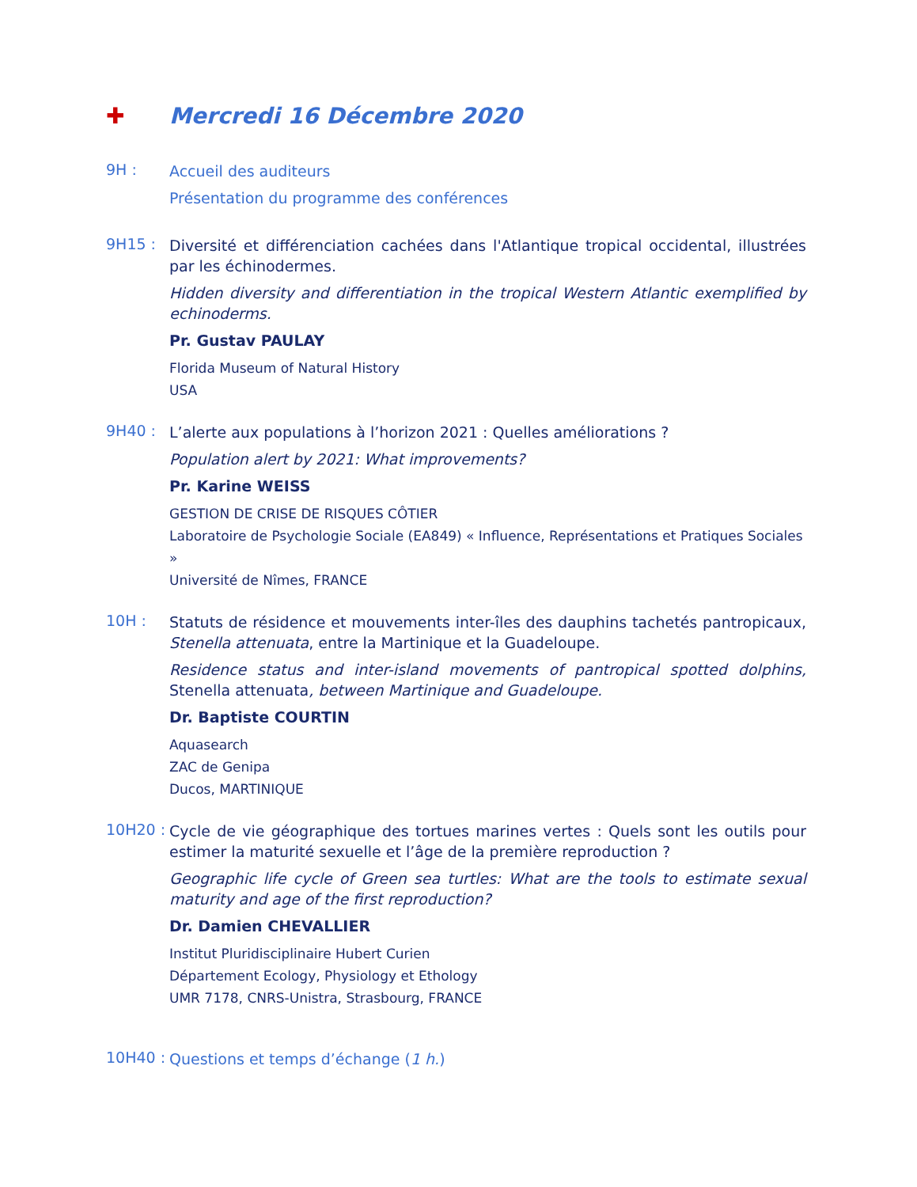✚ Mercredi 16 Décembre 2020
9H :
Accueil des auditeurs
Présentation du programme des conférences
9H15 :
Diversité et différenciation cachées dans l'Atlantique tropical occidental, illustrées par les échinodermes.
Hidden diversity and differentiation in the tropical Western Atlantic exemplified by echinoderms.
Pr. Gustav PAULAY
Florida Museum of Natural History
USA
9H40 :
L’alerte aux populations à l’horizon 2021 : Quelles améliorations ?
Population alert by 2021: What improvements?
Pr. Karine WEISS
GESTION DE CRISE DE RISQUES CÔTIER
Laboratoire de Psychologie Sociale (EA849) « Influence, Représentations et Pratiques Sociales »
Université de Nîmes, FRANCE
10H :
Statuts de résidence et mouvements inter-îles des dauphins tachetés pantropicaux, Stenella attenuata, entre la Martinique et la Guadeloupe.
Residence status and inter-island movements of pantropical spotted dolphins, Stenella attenuata, between Martinique and Guadeloupe.
Dr. Baptiste COURTIN
Aquasearch
ZAC de Genipa
Ducos, MARTINIQUE
10H20 :
Cycle de vie géographique des tortues marines vertes : Quels sont les outils pour estimer la maturité sexuelle et l’âge de la première reproduction ?
Geographic life cycle of Green sea turtles: What are the tools to estimate sexual maturity and age of the first reproduction?
Dr. Damien CHEVALLIER
Institut Pluridisciplinaire Hubert Curien
Département Ecology, Physiology et Ethology
UMR 7178, CNRS-Unistra, Strasbourg, FRANCE
10H40 :
Questions et temps d’échange (1 h.)